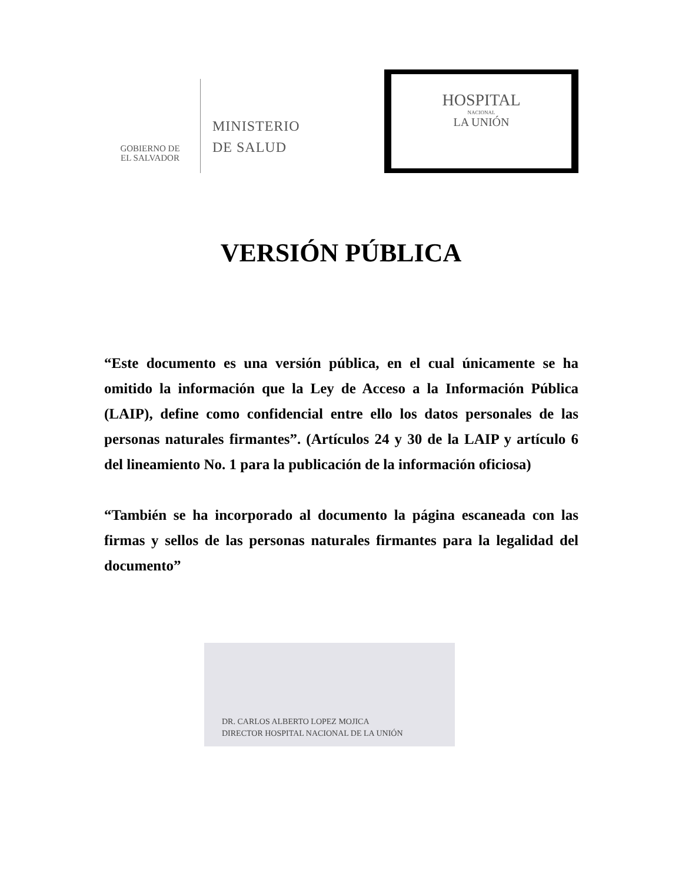GOBIERNO DE
EL SALVADOR
MINISTERIO
DE SALUD
HOSPITAL
NACIONAL
LA UNIÓN
VERSIÓN PÚBLICA
“Este documento es una versión pública, en el cual únicamente se ha omitido la información que la Ley de Acceso a la Información Pública (LAIP), define como confidencial entre ello los datos personales de las personas naturales firmantes”. (Artículos 24 y 30 de la LAIP y artículo 6 del lineamiento No. 1 para la publicación de la información oficiosa)
“También se ha incorporado al documento la página escaneada con las firmas y sellos de las personas naturales firmantes para la legalidad del documento”
DR. CARLOS ALBERTO LOPEZ MOJICA
DIRECTOR HOSPITAL NACIONAL DE LA UNIÓN